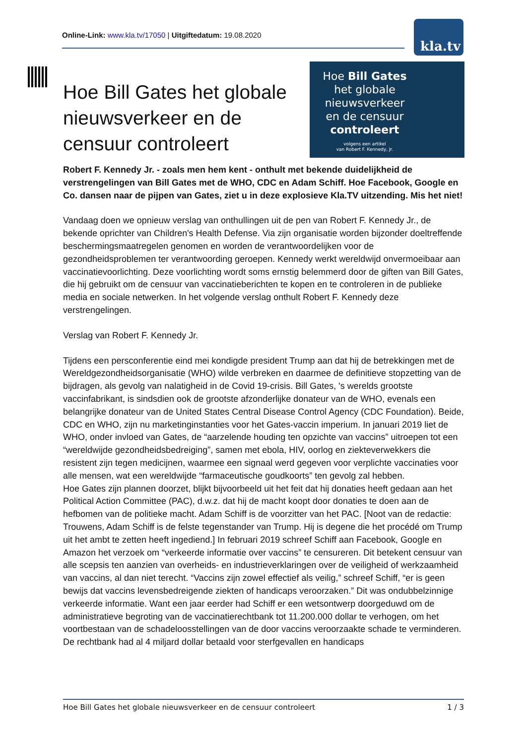Online-Link: www.kla.tv/17050 | Uitgiftedatum: 19.08.2020
kla.tv
Hoe Bill Gates
het globale
nieuwsverkeer
en de censuur
controleert
volgens een artikel
van Robert F. Kennedy, Jr.
Hoe Bill Gates het globale nieuwsverkeer en de censuur controleert
Robert F. Kennedy Jr. - zoals men hem kent - onthult met bekende duidelijkheid de verstrengelingen van Bill Gates met de WHO, CDC en Adam Schiff. Hoe Facebook, Google en Co. dansen naar de pijpen van Gates, ziet u in deze explosieve Kla.TV uitzending. Mis het niet!
Vandaag doen we opnieuw verslag van onthullingen uit de pen van Robert F. Kennedy Jr., de bekende oprichter van Children's Health Defense. Via zijn organisatie worden bijzonder doeltreffende beschermingsmaatregelen genomen en worden de verantwoordelijken voor de gezondheidsproblemen ter verantwoording geroepen. Kennedy werkt wereldwijd onvermoeibaar aan vaccinatievoorlichting. Deze voorlichting wordt soms ernstig belemmerd door de giften van Bill Gates, die hij gebruikt om de censuur van vaccinatieberichten te kopen en te controleren in de publieke media en sociale netwerken. In het volgende verslag onthult Robert F. Kennedy deze verstrengelingen.
Verslag van Robert F. Kennedy Jr.
Tijdens een persconferentie eind mei kondigde president Trump aan dat hij de betrekkingen met de Wereldgezondheidsorganisatie (WHO) wilde verbreken en daarmee de definitieve stopzetting van de bijdragen, als gevolg van nalatigheid in de Covid 19-crisis. Bill Gates, 's werelds grootste vaccinfabrikant, is sindsdien ook de grootste afzonderlijke donateur van de WHO, evenals een belangrijke donateur van de United States Central Disease Control Agency (CDC Foundation). Beide, CDC en WHO, zijn nu marketinginstanties voor het Gates-vaccin imperium. In januari 2019 liet de WHO, onder invloed van Gates, de “aarzelende houding ten opzichte van vaccins” uitroepen tot een “wereldwijde gezondheidsbedreiging”, samen met ebola, HIV, oorlog en ziekteverwekkers die resistent zijn tegen medicijnen, waarmee een signaal werd gegeven voor verplichte vaccinaties voor alle mensen, wat een wereldwijde “farmaceutische goudkoorts” ten gevolg zal hebben.
Hoe Gates zijn plannen doorzet, blijkt bijvoorbeeld uit het feit dat hij donaties heeft gedaan aan het Political Action Committee (PAC), d.w.z. dat hij de macht koopt door donaties te doen aan de hefbomen van de politieke macht. Adam Schiff is de voorzitter van het PAC. [Noot van de redactie: Trouwens, Adam Schiff is de felste tegenstander van Trump. Hij is degene die het procédé om Trump uit het ambt te zetten heeft ingediend.] In februari 2019 schreef Schiff aan Facebook, Google en Amazon het verzoek om “verkeerde informatie over vaccins” te censureren. Dit betekent censuur van alle scepsis ten aanzien van overheids- en industrieverklaringen over de veiligheid of werkzaamheid van vaccins, al dan niet terecht. “Vaccins zijn zowel effectief als veilig,” schreef Schiff, “er is geen bewijs dat vaccins levensbedreigende ziekten of handicaps veroorzaken.” Dit was ondubbelzinnige verkeerde informatie. Want een jaar eerder had Schiff er een wetsontwerp doorgeduwd om de administratieve begroting van de vaccinatierechtbank tot 11.200.000 dollar te verhogen, om het voortbestaan van de schadeloosstellingen van de door vaccins veroorzaakte schade te verminderen. De rechtbank had al 4 miljard dollar betaald voor sterfgevallen en handicaps
Hoe Bill Gates het globale nieuwsverkeer en de censuur controleert 1 / 3